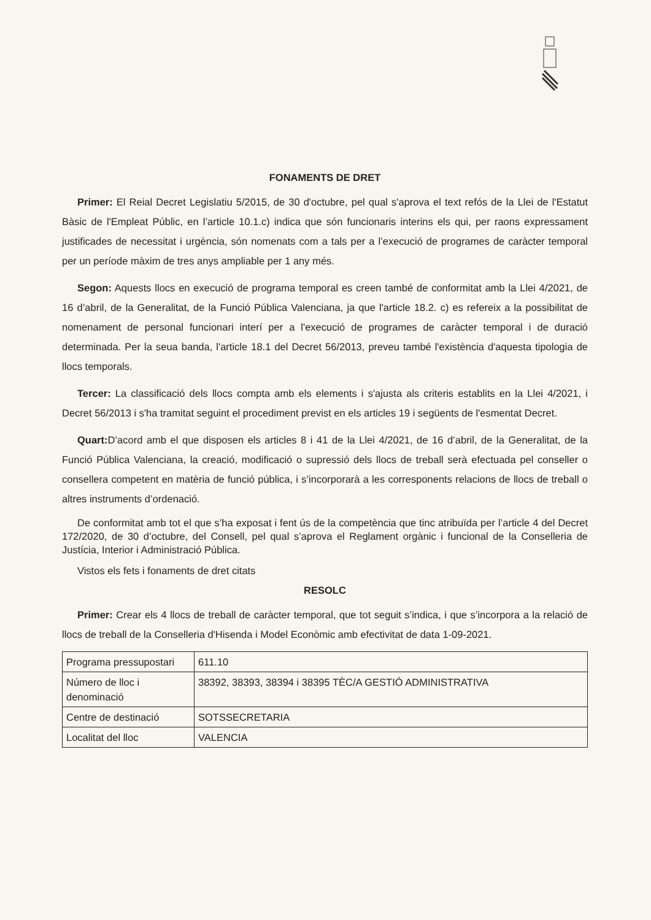FONAMENTS DE DRET
Primer: El Reial Decret Legislatiu 5/2015, de 30 d'octubre, pel qual s'aprova el text refós de la Llei de l'Estatut Bàsic de l'Empleat Públic, en l’article 10.1.c) indica que són funcionaris interins els qui, per raons expressament justificades de necessitat i urgència, són nomenats com a tals per a l’execució de programes de caràcter temporal per un període màxim de tres anys ampliable per 1 any més.
Segon: Aquests llocs en execució de programa temporal es creen també de conformitat amb la Llei 4/2021, de 16 d’abril, de la Generalitat, de la Funció Pública Valenciana, ja que l'article 18.2. c) es refereix a la possibilitat de nomenament de personal funcionari interí per a l'execució de programes de caràcter temporal i de duració determinada. Per la seua banda, l'article 18.1 del Decret 56/2013, preveu també l'existència d'aquesta tipologia de llocs temporals.
Tercer: La classificació dels llocs compta amb els elements i s'ajusta als criteris establits en la Llei 4/2021, i Decret 56/2013 i s'ha tramitat seguint el procediment previst en els articles 19 i següents de l'esmentat Decret.
Quart: D’acord amb el que disposen els articles 8 i 41 de la Llei 4/2021, de 16 d’abril, de la Generalitat, de la Funció Pública Valenciana, la creació, modificació o supressió dels llocs de treball serà efectuada pel conseller o consellera competent en matèria de funció pública, i s’incorporarà a les corresponents relacions de llocs de treball o altres instruments d’ordenació.
De conformitat amb tot el que s’ha exposat i fent ús de la competència que tinc atribuïda per l’article 4 del Decret 172/2020, de 30 d’octubre, del Consell, pel qual s’aprova el Reglament orgànic i funcional de la Conselleria de Justícia, Interior i Administració Pública.
Vistos els fets i fonaments de dret citats
RESOLC
Primer: Crear els 4 llocs de treball de caràcter temporal, que tot seguit s’indica, i que s’incorpora a la relació de llocs de treball de la Conselleria d'Hisenda i Model Econòmic amb efectivitat de data 1-09-2021.
| Programa pressupostari | 611.10 |
| Número de lloc i denominació | 38392, 38393, 38394 i 38395 TÈC/A GESTIÓ ADMINISTRATIVA |
| Centre de destinació | SOTSSECRETARIA |
| Localitat del lloc | VALENCIA |